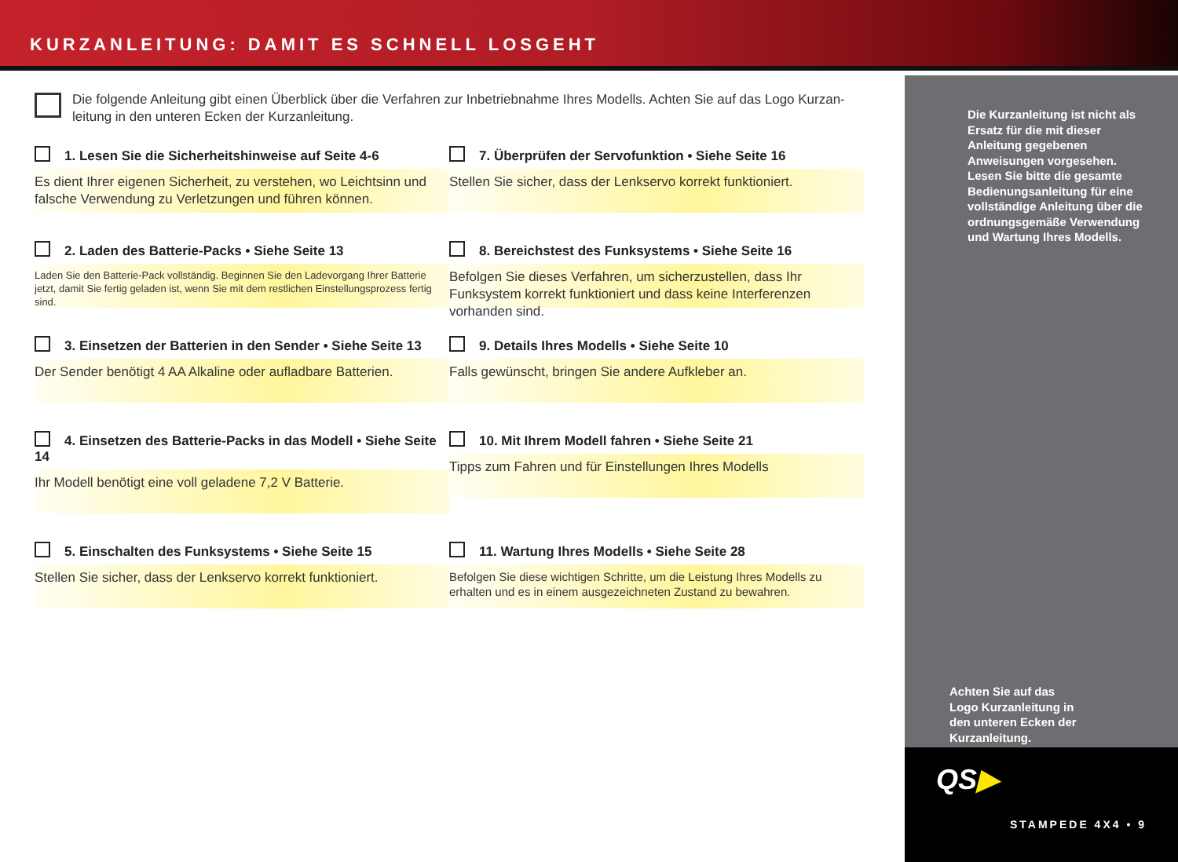KURZANLEITUNG: DAMIT ES SCHNELL LOSGEHT
Die folgende Anleitung gibt einen Überblick über die Verfahren zur Inbetriebnahme Ihres Modells. Achten Sie auf das Logo Kurzan-leitung in den unteren Ecken der Kurzanleitung.
1. Lesen Sie die Sicherheitshinweise auf Seite 4-6
Es dient Ihrer eigenen Sicherheit, zu verstehen, wo Leichtsinn und falsche Verwendung zu Verletzungen und führen können.
7. Überprüfen der Servofunktion • Siehe Seite 16
Stellen Sie sicher, dass der Lenkservo korrekt funktioniert.
2. Laden des Batterie-Packs • Siehe Seite 13
Laden Sie den Batterie-Pack vollständig. Beginnen Sie den Ladevorgang Ihrer Batterie jetzt, damit Sie fertig geladen ist, wenn Sie mit dem restlichen Einstellungsprozess fertig sind.
8. Bereichstest des Funksystems • Siehe Seite 16
Befolgen Sie dieses Verfahren, um sicherzustellen, dass Ihr Funksystem korrekt funktioniert und dass keine Interferenzen vorhanden sind.
3. Einsetzen der Batterien in den Sender • Siehe Seite 13
Der Sender benötigt 4 AA Alkaline oder aufladbare Batterien.
9. Details Ihres Modells • Siehe Seite 10
Falls gewünscht, bringen Sie andere Aufkleber an.
4. Einsetzen des Batterie-Packs in das Modell • Siehe Seite 14
Ihr Modell benötigt eine voll geladene 7,2 V Batterie.
10. Mit Ihrem Modell fahren • Siehe Seite 21
Tipps zum Fahren und für Einstellungen Ihres Modells
5. Einschalten des Funksystems • Siehe Seite 15
Stellen Sie sicher, dass der Lenkservo korrekt funktioniert.
11. Wartung Ihres Modells • Siehe Seite 28
Befolgen Sie diese wichtigen Schritte, um die Leistung Ihres Modells zu erhalten und es in einem ausgezeichneten Zustand zu bewahren.
Die Kurzanleitung ist nicht als Ersatz für die mit dieser Anleitung gegebenen Anweisungen vorgesehen. Lesen Sie bitte die gesamte Bedienungsanleitung für eine vollständige Anleitung über die ordnungsgemäße Verwendung und Wartung Ihres Modells.
Achten Sie auf das
Logo Kurzanleitung in
den unteren Ecken der
Kurzanleitung.
QS▶
STAMPEDE 4X4 • 9